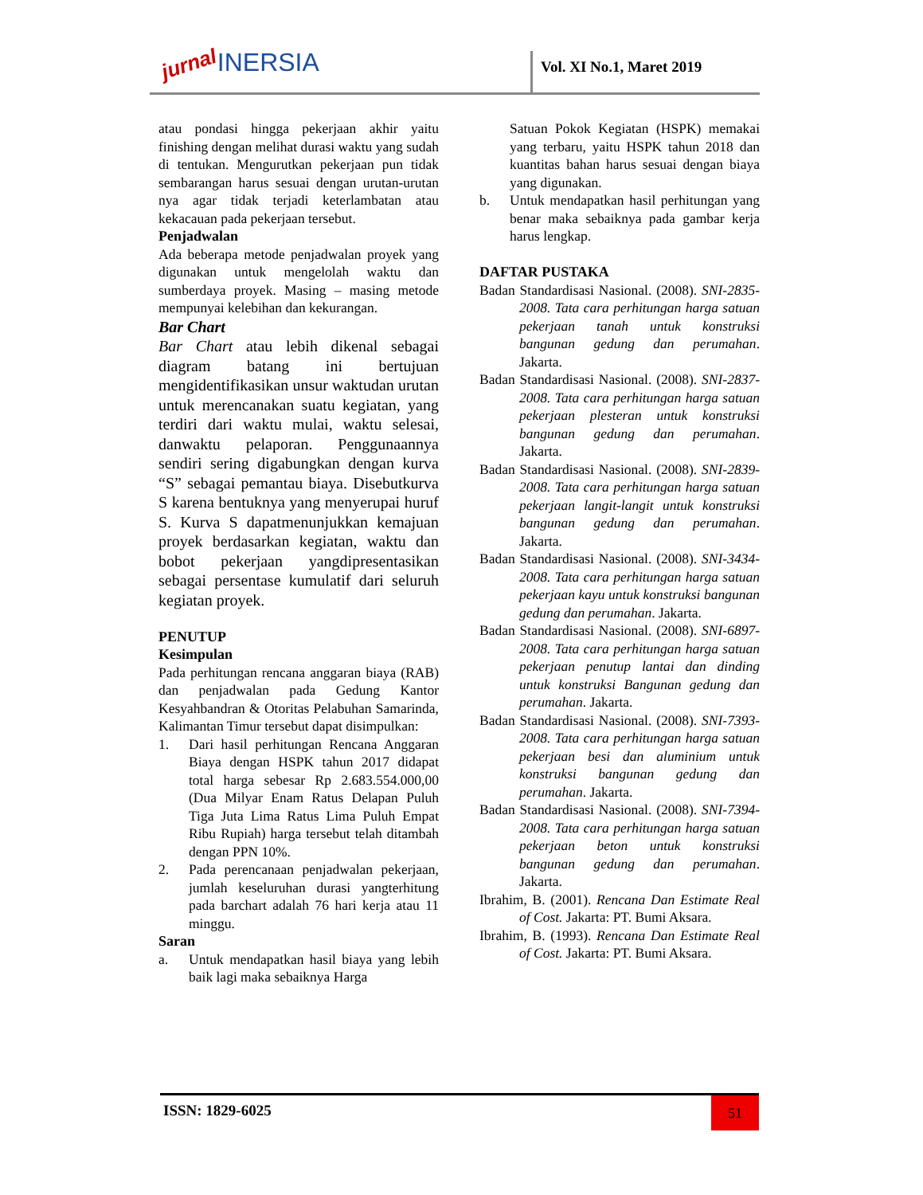jurnal INERSIA Vol. XI No.1, Maret 2019
atau pondasi hingga pekerjaan akhir yaitu finishing dengan melihat durasi waktu yang sudah di tentukan. Mengurutkan pekerjaan pun tidak sembarangan harus sesuai dengan urutan-urutan nya agar tidak terjadi keterlambatan atau kekacauan pada pekerjaan tersebut.
Penjadwalan
Ada beberapa metode penjadwalan proyek yang digunakan untuk mengelolah waktu dan sumberdaya proyek. Masing – masing metode mempunyai kelebihan dan kekurangan.
Bar Chart
Bar Chart atau lebih dikenal sebagai diagram batang ini bertujuan mengidentifikasikan unsur waktudan urutan untuk merencanakan suatu kegiatan, yang terdiri dari waktu mulai, waktu selesai, danwaktu pelaporan. Penggunaannya sendiri sering digabungkan dengan kurva “S” sebagai pemantau biaya. Disebutkurva S karena bentuknya yang menyerupai huruf S. Kurva S dapatmenunjukkan kemajuan proyek berdasarkan kegiatan, waktu dan bobot pekerjaan yangdipresentasikan sebagai persentase kumulatif dari seluruh kegiatan proyek.
PENUTUP
Kesimpulan
Pada perhitungan rencana anggaran biaya (RAB) dan penjadwalan pada Gedung Kantor Kesyahbandran & Otoritas Pelabuhan Samarinda, Kalimantan Timur tersebut dapat disimpulkan:
1. Dari hasil perhitungan Rencana Anggaran Biaya dengan HSPK tahun 2017 didapat total harga sebesar Rp 2.683.554.000,00 (Dua Milyar Enam Ratus Delapan Puluh Tiga Juta Lima Ratus Lima Puluh Empat Ribu Rupiah) harga tersebut telah ditambah dengan PPN 10%.
2. Pada perencanaan penjadwalan pekerjaan, jumlah keseluruhan durasi yangterhitung pada barchart adalah 76 hari kerja atau 11 minggu.
Saran
a. Untuk mendapatkan hasil biaya yang lebih baik lagi maka sebaiknya Harga
Satuan Pokok Kegiatan (HSPK) memakai yang terbaru, yaitu HSPK tahun 2018 dan kuantitas bahan harus sesuai dengan biaya yang digunakan.
b. Untuk mendapatkan hasil perhitungan yang benar maka sebaiknya pada gambar kerja harus lengkap.
DAFTAR PUSTAKA
Badan Standardisasi Nasional. (2008). SNI-2835-2008. Tata cara perhitungan harga satuan pekerjaan tanah untuk konstruksi bangunan gedung dan perumahan. Jakarta.
Badan Standardisasi Nasional. (2008). SNI-2837-2008. Tata cara perhitungan harga satuan pekerjaan plesteran untuk konstruksi bangunan gedung dan perumahan. Jakarta.
Badan Standardisasi Nasional. (2008). SNI-2839-2008. Tata cara perhitungan harga satuan pekerjaan langit-langit untuk konstruksi bangunan gedung dan perumahan. Jakarta.
Badan Standardisasi Nasional. (2008). SNI-3434-2008. Tata cara perhitungan harga satuan pekerjaan kayu untuk konstruksi bangunan gedung dan perumahan. Jakarta.
Badan Standardisasi Nasional. (2008). SNI-6897-2008. Tata cara perhitungan harga satuan pekerjaan penutup lantai dan dinding untuk konstruksi Bangunan gedung dan perumahan. Jakarta.
Badan Standardisasi Nasional. (2008). SNI-7393-2008. Tata cara perhitungan harga satuan pekerjaan besi dan aluminium untuk konstruksi bangunan gedung dan perumahan. Jakarta.
Badan Standardisasi Nasional. (2008). SNI-7394-2008. Tata cara perhitungan harga satuan pekerjaan beton untuk konstruksi bangunan gedung dan perumahan. Jakarta.
Ibrahim, B. (2001). Rencana Dan Estimate Real of Cost. Jakarta: PT. Bumi Aksara.
Ibrahim, B. (1993). Rencana Dan Estimate Real of Cost. Jakarta: PT. Bumi Aksara.
ISSN: 1829-6025 51